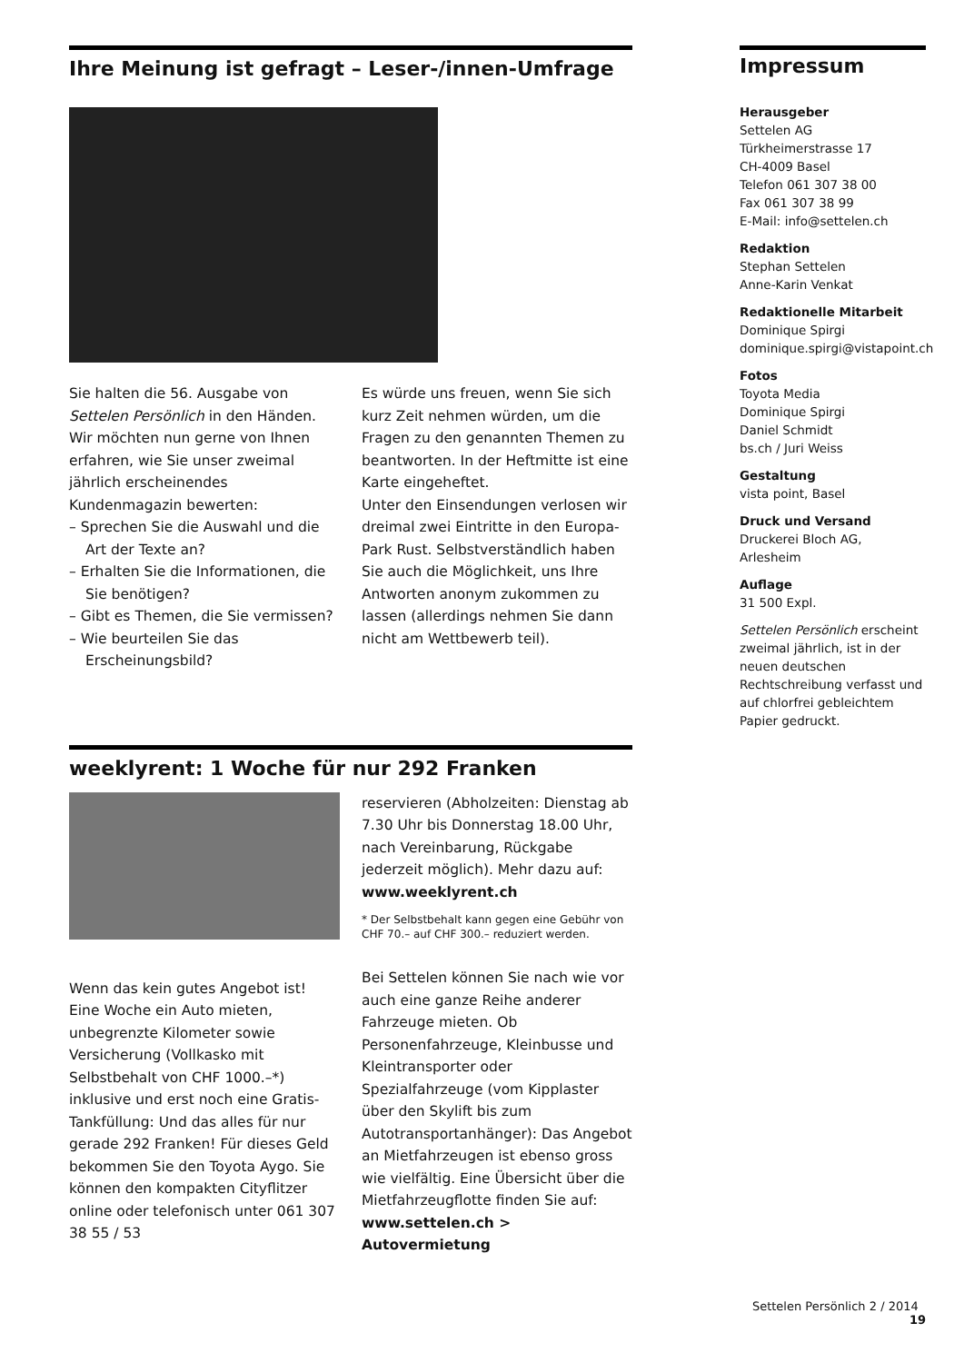Ihre Meinung ist gefragt – Leser-/innen-Umfrage
Sie halten die 56. Ausgabe von Settelen Persönlich in den Händen. Wir möchten nun gerne von Ihnen erfahren, wie Sie unser zweimal jährlich erscheinendes Kundenmagazin bewerten:
– Sprechen Sie die Auswahl und die Art der Texte an?
– Erhalten Sie die Informationen, die Sie benötigen?
– Gibt es Themen, die Sie vermissen?
– Wie beurteilen Sie das Erscheinungsbild?
Es würde uns freuen, wenn Sie sich kurz Zeit nehmen würden, um die Fragen zu den genannten Themen zu beantworten. In der Heftmitte ist eine Karte eingeheftet.
Unter den Einsendungen verlosen wir dreimal zwei Eintritte in den Europa-Park Rust. Selbstverständlich haben Sie auch die Möglichkeit, uns Ihre Antworten anonym zukommen zu lassen (allerdings nehmen Sie dann nicht am Wettbewerb teil).
weeklyrent: 1 Woche für nur 292 Franken
Wenn das kein gutes Angebot ist! Eine Woche ein Auto mieten, unbegrenzte Kilometer sowie Versicherung (Vollkasko mit Selbstbehalt von CHF 1000.–*) inklusive und erst noch eine Gratis-Tankfüllung: Und das alles für nur gerade 292 Franken! Für dieses Geld bekommen Sie den Toyota Aygo. Sie können den kompakten Cityflitzer online oder telefonisch unter 061 307 38 55 / 53
reservieren (Abholzeiten: Dienstag ab 7.30 Uhr bis Donnerstag 18.00 Uhr, nach Vereinbarung, Rückgabe jederzeit möglich). Mehr dazu auf: www.weeklyrent.ch
* Der Selbstbehalt kann gegen eine Gebühr von CHF 70.– auf CHF 300.– reduziert werden.
Bei Settelen können Sie nach wie vor auch eine ganze Reihe anderer Fahrzeuge mieten. Ob Personenfahrzeuge, Kleinbusse und Kleintransporter oder Spezialfahrzeuge (vom Kipplaster über den Skylift bis zum Autotransportanhänger): Das Angebot an Mietfahrzeugen ist ebenso gross wie vielfältig. Eine Übersicht über die Mietfahrzeugflotte finden Sie auf: www.settelen.ch > Autovermietung
Impressum
Herausgeber
Settelen AG
Türkheimerstrasse 17
CH-4009 Basel
Telefon 061 307 38 00
Fax 061 307 38 99
E-Mail: info@settelen.ch
Redaktion
Stephan Settelen
Anne-Karin Venkat
Redaktionelle Mitarbeit
Dominique Spirgi
dominique.spirgi@vistapoint.ch
Fotos
Toyota Media
Dominique Spirgi
Daniel Schmidt
bs.ch / Juri Weiss
Gestaltung
vista point, Basel
Druck und Versand
Druckerei Bloch AG, Arlesheim
Auflage
31 500 Expl.
Settelen Persönlich erscheint zweimal jährlich, ist in der neuen deutschen Rechtschreibung verfasst und auf chlorfrei gebleichtem Papier gedruckt.
Settelen Persönlich 2 / 2014 19